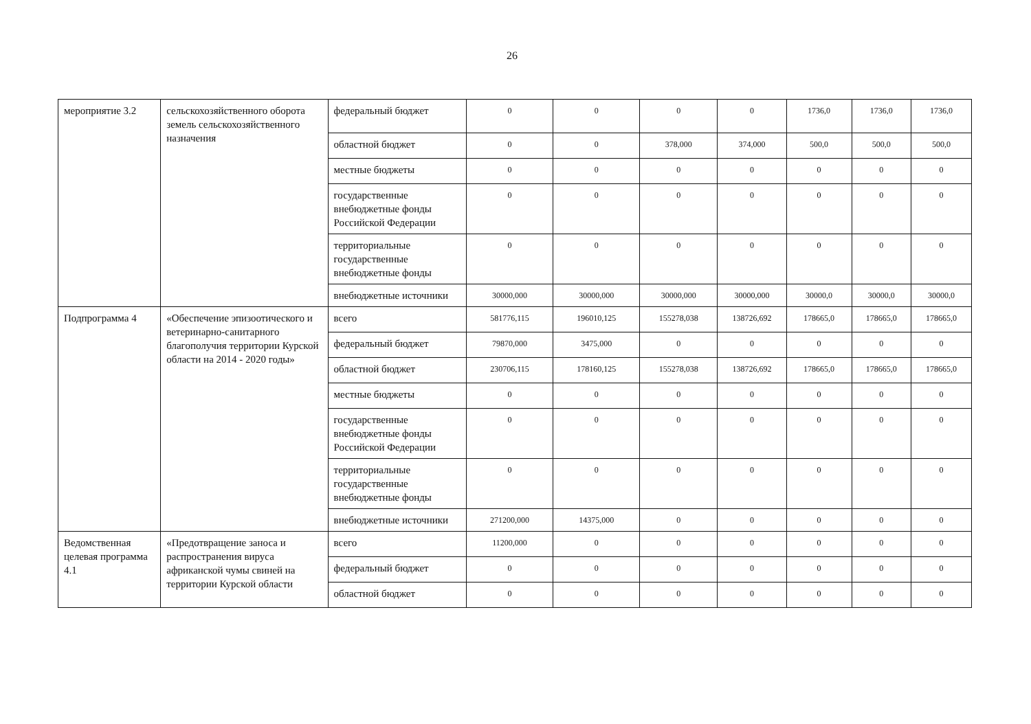26
| мероприятие 3.2 | сельскохозяйственного оборота земель сельскохозяйственного назначения | федеральный бюджет | 0 | 0 | 0 | 0 | 1736,0 | 1736,0 | 1736,0 |
| | | областной бюджет | 0 | 0 | 378,000 | 374,000 | 500,0 | 500,0 | 500,0 |
| | | местные бюджеты | 0 | 0 | 0 | 0 | 0 | 0 | 0 |
| | | государственные внебюджетные фонды Российской Федерации | 0 | 0 | 0 | 0 | 0 | 0 | 0 |
| | | территориальные государственные внебюджетные фонды | 0 | 0 | 0 | 0 | 0 | 0 | 0 |
| | | внебюджетные источники | 30000,000 | 30000,000 | 30000,000 | 30000,000 | 30000,0 | 30000,0 | 30000,0 |
| Подпрограмма 4 | «Обеспечение эпизоотического и ветеринарно-санитарного благополучия территории Курской области на 2014 - 2020 годы» | всего | 581776,115 | 196010,125 | 155278,038 | 138726,692 | 178665,0 | 178665,0 | 178665,0 |
| | | федеральный бюджет | 79870,000 | 3475,000 | 0 | 0 | 0 | 0 | 0 |
| | | областной бюджет | 230706,115 | 178160,125 | 155278,038 | 138726,692 | 178665,0 | 178665,0 | 178665,0 |
| | | местные бюджеты | 0 | 0 | 0 | 0 | 0 | 0 | 0 |
| | | государственные внебюджетные фонды Российской Федерации | 0 | 0 | 0 | 0 | 0 | 0 | 0 |
| | | территориальные государственные внебюджетные фонды | 0 | 0 | 0 | 0 | 0 | 0 | 0 |
| | | внебюджетные источники | 271200,000 | 14375,000 | 0 | 0 | 0 | 0 | 0 |
| Ведомственная целевая программа 4.1 | «Предотвращение заноса и распространения вируса африканской чумы свиней на территории Курской области | всего | 11200,000 | 0 | 0 | 0 | 0 | 0 | 0 |
| | | федеральный бюджет | 0 | 0 | 0 | 0 | 0 | 0 | 0 |
| | | областной бюджет | 0 | 0 | 0 | 0 | 0 | 0 | 0 |